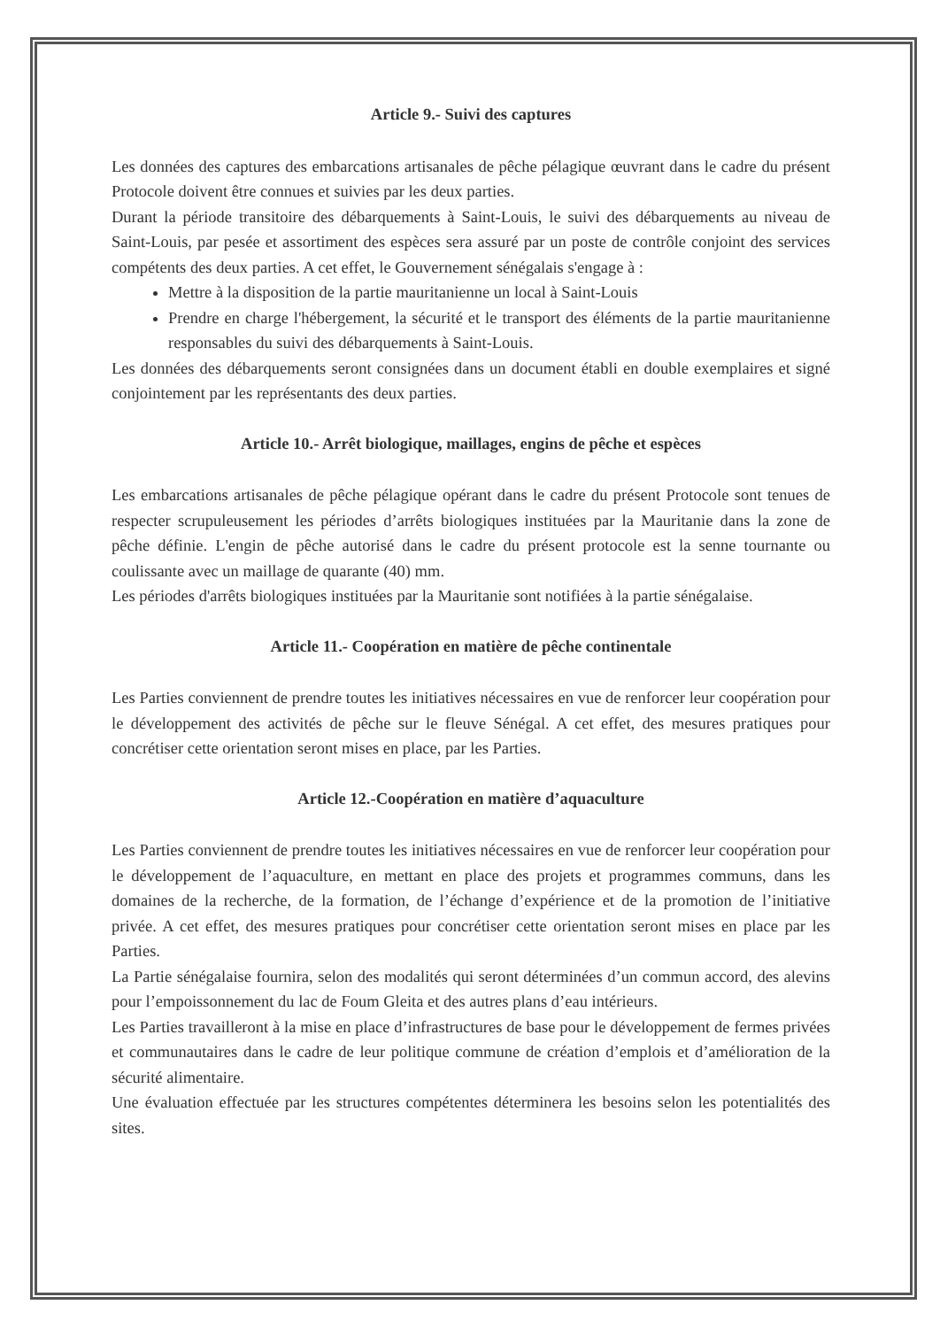Article 9.- Suivi des captures
Les données des captures des embarcations artisanales de pêche pélagique œuvrant dans le cadre du présent Protocole doivent être connues et suivies par les deux parties.
Durant la période transitoire des débarquements à Saint-Louis, le suivi des débarquements au niveau de Saint-Louis, par pesée et assortiment des espèces sera assuré par un poste de contrôle conjoint des services compétents des deux parties. A cet effet, le Gouvernement sénégalais s'engage à :
Mettre à la disposition de la partie mauritanienne un local à Saint-Louis
Prendre en charge l'hébergement, la sécurité et le transport des éléments de la partie mauritanienne responsables du suivi des débarquements à Saint-Louis.
Les données des débarquements seront consignées dans un document établi en double exemplaires et signé conjointement par les représentants des deux parties.
Article 10.- Arrêt biologique, maillages, engins de pêche et espèces
Les embarcations artisanales de pêche pélagique opérant dans le cadre du présent Protocole sont tenues de respecter scrupuleusement les périodes d’arrêts biologiques instituées par la Mauritanie dans la zone de pêche définie. L'engin de pêche autorisé dans le cadre du présent protocole est la senne tournante ou coulissante avec un maillage de quarante (40) mm.
Les périodes d'arrêts biologiques instituées par la Mauritanie sont notifiées à la partie sénégalaise.
Article 11.- Coopération en matière de pêche continentale
Les Parties conviennent de prendre toutes les initiatives nécessaires en vue de renforcer leur coopération pour le développement des activités de pêche sur le fleuve Sénégal. A cet effet, des mesures pratiques pour concrétiser cette orientation seront mises en place, par les Parties.
Article 12.-Coopération en matière d’aquaculture
Les Parties conviennent de prendre toutes les initiatives nécessaires en vue de renforcer leur coopération pour le développement de l’aquaculture, en mettant en place des projets et programmes communs, dans les domaines de la recherche, de la formation, de l’échange d’expérience et de la promotion de l’initiative privée. A cet effet, des mesures pratiques pour concrétiser cette orientation seront mises en place par les Parties.
La Partie sénégalaise fournira, selon des modalités qui seront déterminées d’un commun accord, des alevins pour l’empoissonnement du lac de Foum Gleita et des autres plans d’eau intérieurs.
Les Parties travailleront à la mise en place d’infrastructures de base pour le développement de fermes privées et communautaires dans le cadre de leur politique commune de création d’emplois et d’amélioration de la sécurité alimentaire.
Une évaluation effectuée par les structures compétentes déterminera les besoins selon les potentialités des sites.